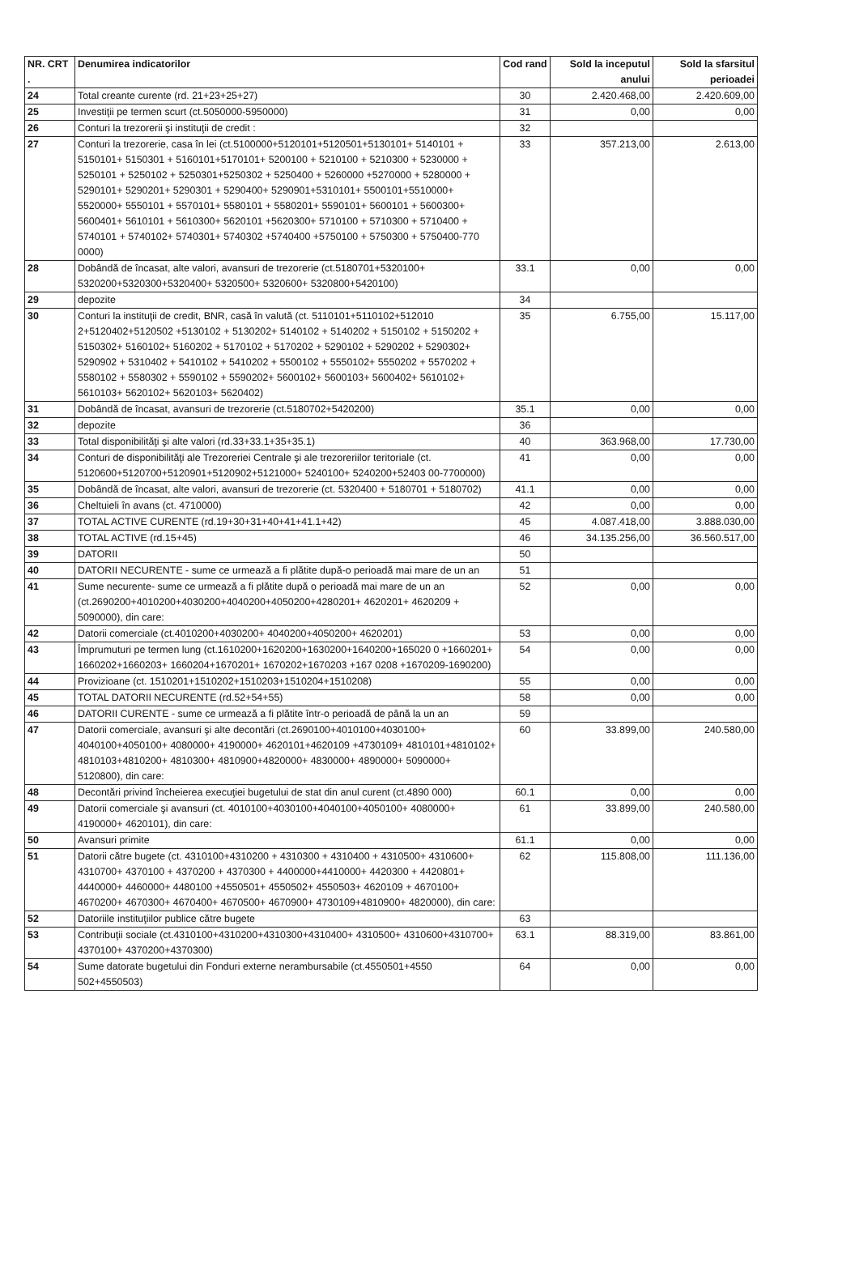| NR. CRT . | Denumirea indicatorilor | Cod rand | Sold la inceputul anului | Sold la sfarsitul perioadei |
| --- | --- | --- | --- | --- |
| 24 | Total creante curente (rd. 21+23+25+27) | 30 | 2.420.468,00 | 2.420.609,00 |
| 25 | Investiţii pe termen scurt (ct.5050000-5950000) | 31 | 0,00 | 0,00 |
| 26 | Conturi la trezorerii şi instituţii de credit : | 32 | | |
| 27 | Conturi la trezorerie, casa în lei (ct.5100000+5120101+5120501+5130101+ 5140101 + 5150101+ 5150301 + 5160101+5170101+ 5200100 + 5210100 + 5210300 + 5230000 + 5250101 + 5250102 + 5250301+5250302 + 5250400 + 5260000 +5270000 + 5280000 + 5290101+ 5290201+ 5290301 + 5290400+ 5290901+5310101+ 5500101+5510000+ 5520000+ 5550101 + 5570101+ 5580101 + 5580201+ 5590101+ 5600101 + 5600300+ 5600401+ 5610101 + 5610300+ 5620101 +5620300+ 5710100 + 5710300 + 5710400 + 5740101 + 5740102+ 5740301+ 5740302 +5740400 +5750100 + 5750300 + 5750400-770 0000) | 33 | 357.213,00 | 2.613,00 |
| 28 | Dobândă de încasat, alte valori, avansuri de trezorerie (ct.5180701+5320100+ 5320200+5320300+5320400+ 5320500+ 5320600+ 5320800+5420100) | 33.1 | 0,00 | 0,00 |
| 29 | depozite | 34 | | |
| 30 | Conturi la instituţii de credit, BNR, casă în valută (ct. 5110101+5110102+512010 2+5120402+5120502 +5130102 + 5130202+ 5140102 + 5140202 + 5150102 + 5150202 + 5150302+ 5160102+ 5160202 + 5170102 + 5170202 + 5290102 + 5290202 + 5290302+ 5290902 + 5310402 + 5410102 + 5410202 + 5500102 + 5550102+ 5550202 + 5570202 + 5580102 + 5580302 + 5590102 + 5590202+ 5600102+ 5600103+ 5600402+ 5610102+ 5610103+ 5620102+ 5620103+ 5620402) | 35 | 6.755,00 | 15.117,00 |
| 31 | Dobândă de încasat, avansuri de trezorerie (ct.5180702+5420200) | 35.1 | 0,00 | 0,00 |
| 32 | depozite | 36 | | |
| 33 | Total disponibilităţi şi alte valori (rd.33+33.1+35+35.1) | 40 | 363.968,00 | 17.730,00 |
| 34 | Conturi de disponibilităţi ale Trezoreriei Centrale şi ale trezoreriilor teritoriale (ct. 5120600+5120700+5120901+5120902+5121000+ 5240100+ 5240200+52403 00-7700000) | 41 | 0,00 | 0,00 |
| 35 | Dobândă de încasat, alte valori, avansuri de trezorerie (ct. 5320400 + 5180701 + 5180702) | 41.1 | 0,00 | 0,00 |
| 36 | Cheltuieli în avans (ct. 4710000) | 42 | 0,00 | 0,00 |
| 37 | TOTAL ACTIVE CURENTE (rd.19+30+31+40+41+41.1+42) | 45 | 4.087.418,00 | 3.888.030,00 |
| 38 | TOTAL ACTIVE (rd.15+45) | 46 | 34.135.256,00 | 36.560.517,00 |
| 39 | DATORII | 50 | | |
| 40 | DATORII NECURENTE - sume ce urmează a fi plătite după-o perioadă mai mare de un an | 51 | | |
| 41 | Sume necurente- sume ce urmează a fi plătite după o perioadă mai mare de un an (ct.2690200+4010200+4030200+4040200+4050200+4280201+ 4620201+ 4620209 + 5090000), din care: | 52 | 0,00 | 0,00 |
| 42 | Datorii comerciale (ct.4010200+4030200+ 4040200+4050200+ 4620201) | 53 | 0,00 | 0,00 |
| 43 | Împrumuturi pe termen lung (ct.1610200+1620200+1630200+1640200+165020 0 +1660201+ 1660202+1660203+ 1660204+1670201+ 1670202+1670203 +167 0208 +1670209-1690200) | 54 | 0,00 | 0,00 |
| 44 | Provizioane (ct. 1510201+1510202+1510203+1510204+1510208) | 55 | 0,00 | 0,00 |
| 45 | TOTAL DATORII NECURENTE (rd.52+54+55) | 58 | 0,00 | 0,00 |
| 46 | DATORII CURENTE - sume ce urmează a fi plătite într-o perioadă de până la un an | 59 | | |
| 47 | Datorii comerciale, avansuri şi alte decontări (ct.2690100+4010100+4030100+ 4040100+4050100+ 4080000+ 4190000+ 4620101+4620109 +4730109+ 4810101+4810102+ 4810103+4810200+ 4810300+ 4810900+4820000+ 4830000+ 4890000+ 5090000+ 5120800), din care: | 60 | 33.899,00 | 240.580,00 |
| 48 | Decontări privind încheierea execuţiei bugetului de stat din anul curent (ct.4890 000) | 60.1 | 0,00 | 0,00 |
| 49 | Datorii comerciale şi avansuri (ct. 4010100+4030100+4040100+4050100+ 4080000+ 4190000+ 4620101), din care: | 61 | 33.899,00 | 240.580,00 |
| 50 | Avansuri primite | 61.1 | 0,00 | 0,00 |
| 51 | Datorii către bugete (ct. 4310100+4310200 + 4310300 + 4310400 + 4310500+ 4310600+ 4310700+ 4370100 + 4370200 + 4370300 + 4400000+4410000+ 4420300 + 4420801+ 4440000+ 4460000+ 4480100 +4550501+ 4550502+ 4550503+ 4620109 + 4670100+ 4670200+ 4670300+ 4670400+ 4670500+ 4670900+ 4730109+4810900+ 4820000), din care: | 62 | 115.808,00 | 111.136,00 |
| 52 | Datoriile instituţiilor publice către bugete | 63 | | |
| 53 | Contribuţii sociale (ct.4310100+4310200+4310300+4310400+ 4310500+ 4310600+4310700+ 4370100+ 4370200+4370300) | 63.1 | 88.319,00 | 83.861,00 |
| 54 | Sume datorate bugetului din Fonduri externe nerambursabile (ct.4550501+4550 502+4550503) | 64 | 0,00 | 0,00 |